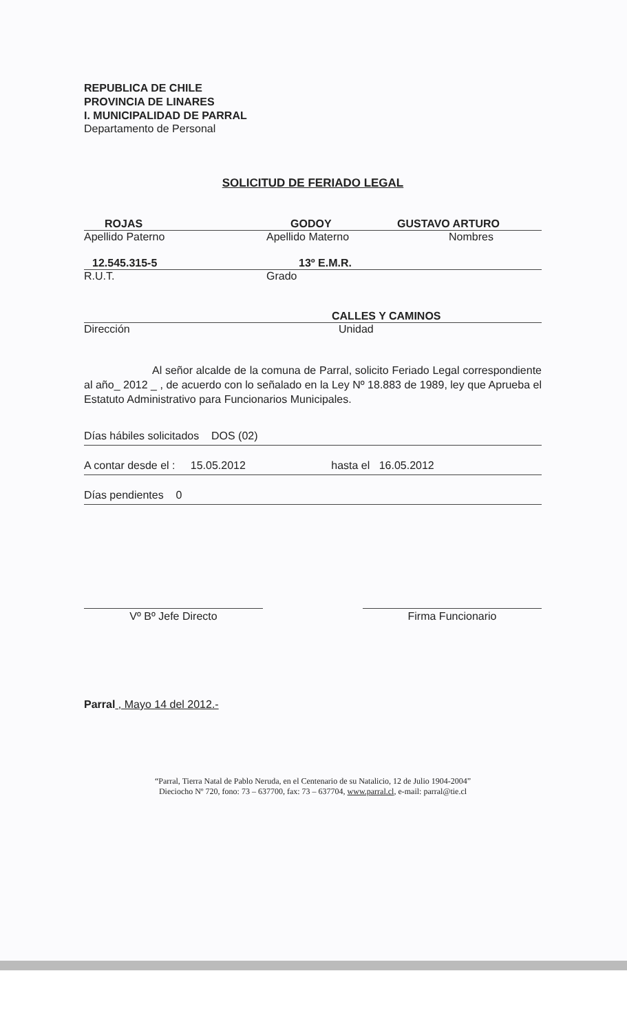REPUBLICA DE CHILE
PROVINCIA DE LINARES
I. MUNICIPALIDAD DE PARRAL
Departamento de Personal
SOLICITUD DE FERIADO LEGAL
ROJAS GODOY GUSTAVO ARTURO
Apellido Paterno Apellido Materno Nombres
12.545.315-5 13º E.M.R.
R.U.T. Grado
CALLES Y CAMINOS
Dirección Unidad
Al señor alcalde de la comuna de Parral, solicito Feriado Legal correspondiente al año_ 2012 _ , de acuerdo con lo señalado en la Ley Nº 18.883 de 1989, ley que Aprueba el Estatuto Administrativo para Funcionarios Municipales.
Días hábiles solicitados DOS (02)
A contar desde el : 15.05.2012 hasta el 16.05.2012
Días pendientes 0
Vº Bº Jefe Directo Firma Funcionario
Parral , Mayo 14 del 2012.-
“Parral, Tierra Natal de Pablo Neruda, en el Centenario de su Natalicio, 12 de Julio 1904-2004”
Dieciocho Nº 720, fono: 73 – 637700, fax: 73 – 637704, www.parral.cl, e-mail: parral@tie.cl